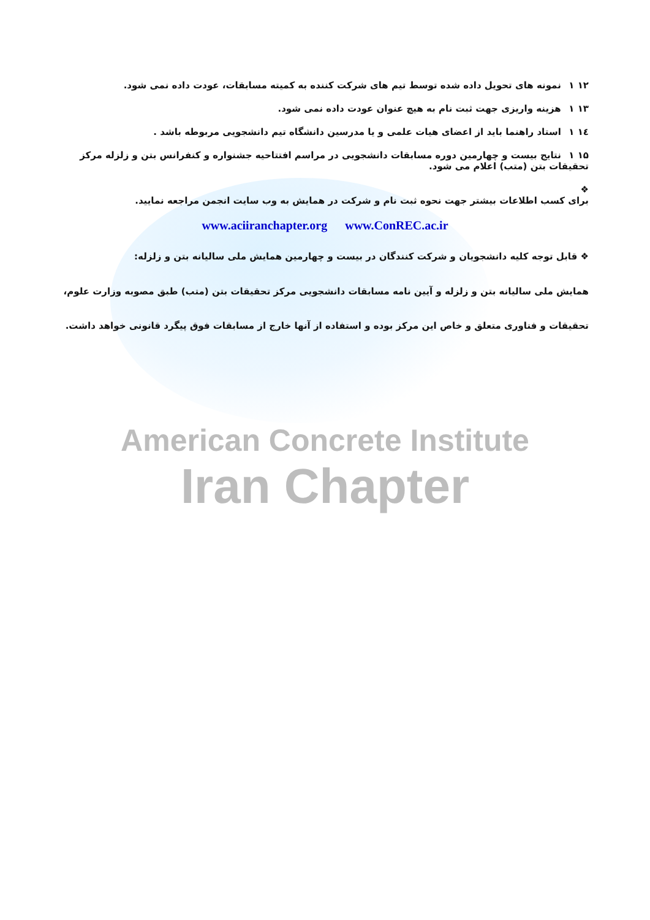۱۲ ۱ نمونه های تحویل داده شده توسط تیم های شرکت کننده به کمیته مسابقات، عودت داده نمی شود.
۱۳ ۱ هزینه واریزی جهت ثبت نام به هیچ عنوان عودت داده نمی شود.
۱٤ ۱ استاد راهنما باید از اعضای هیات علمی و یا مدرسین دانشگاه تیم دانشجویی مربوطه باشد .
۱۵ ۱ نتایج بیست و چهارمین دوره مسابقات دانشجویی در مراسم افتتاحیه جشنواره و کنفرانس بتن و زلزله مرکز تحقیقات بتن (متب) اعلام می شود.
❖
برای کسب اطلاعات بیشتر جهت نحوه ثبت نام و شرکت در همایش به وب سایت انجمن مراجعه نمایید.
www.aciiranchapter.org www.ConREC.ac.ir
❖ قابل توجه کلیه دانشجویان و شرکت کنندگان در بیست و چهارمین همایش ملی سالیانه بتن و زلزله:
همایش ملی سالیانه بتن و زلزله و آیین نامه مسابقات دانشجویی مرکز تحقیقات بتن (متب) طبق مصوبه وزارت علوم، تحقیقات و فناوری متعلق و خاص این مرکز بوده و استفاده از آنها خارج از مسابقات فوق پیگرد قانونی خواهد داشت.
American Concrete Institute
Iran Chapter